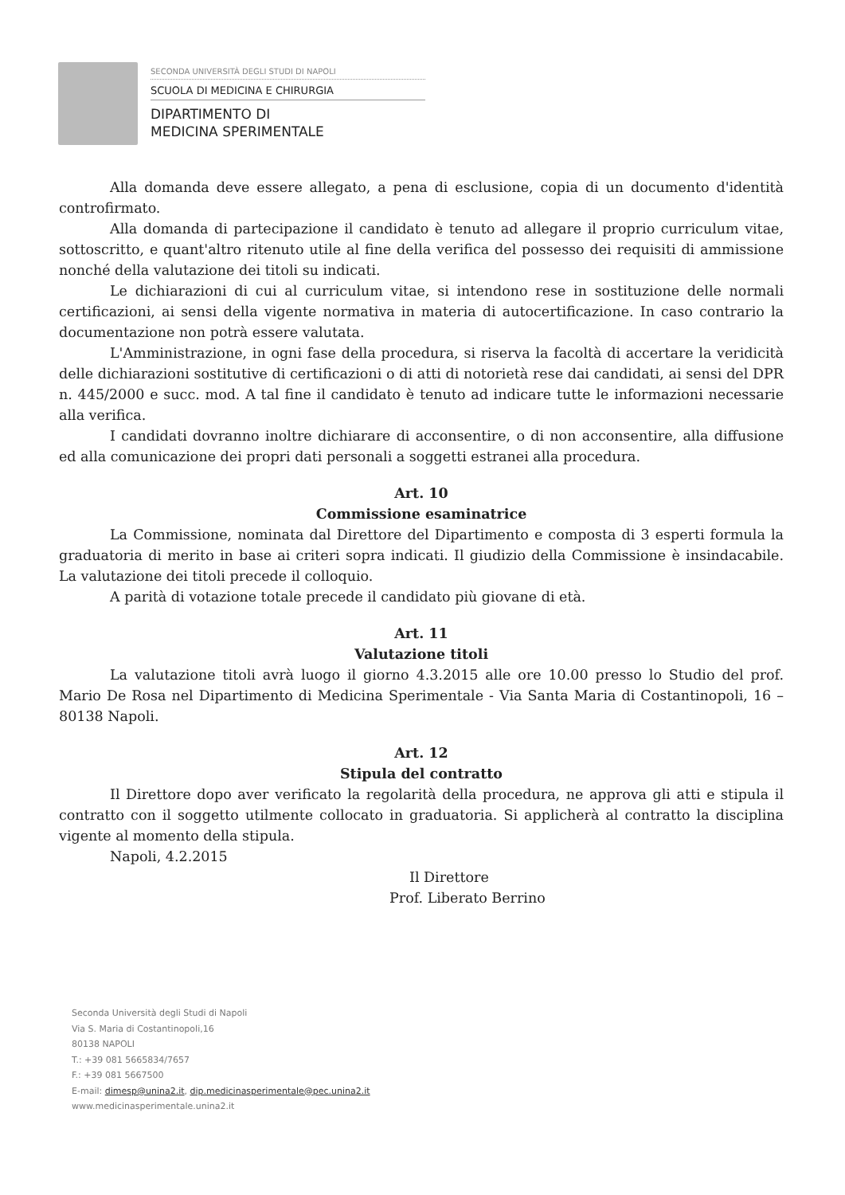SECONDA UNIVERSITÀ DEGLI STUDI DI NAPOLI
SCUOLA DI MEDICINA E CHIRURGIA
DIPARTIMENTO DI
MEDICINA SPERIMENTALE
Alla domanda deve essere allegato, a pena di esclusione, copia di un documento d'identità controfirmato.
Alla domanda di partecipazione il candidato è tenuto ad allegare il proprio curriculum vitae, sottoscritto, e quant'altro ritenuto utile al fine della verifica del possesso dei requisiti di ammissione nonché della valutazione dei titoli su indicati.
Le dichiarazioni di cui al curriculum vitae, si intendono rese in sostituzione delle normali certificazioni, ai sensi della vigente normativa in materia di autocertificazione. In caso contrario la documentazione non potrà essere valutata.
L'Amministrazione, in ogni fase della procedura, si riserva la facoltà di accertare la veridicità delle dichiarazioni sostitutive di certificazioni o di atti di notorietà rese dai candidati, ai sensi del DPR n. 445/2000 e succ. mod. A tal fine il candidato è tenuto ad indicare tutte le informazioni necessarie alla verifica.
I candidati dovranno inoltre dichiarare di acconsentire, o di non acconsentire, alla diffusione ed alla comunicazione dei propri dati personali a soggetti estranei alla procedura.
Art. 10
Commissione esaminatrice
La Commissione, nominata dal Direttore del Dipartimento e composta di 3 esperti formula la graduatoria di merito in base ai criteri sopra indicati. Il giudizio della Commissione è insindacabile. La valutazione dei titoli precede il colloquio.
A parità di votazione totale precede il candidato più giovane di età.
Art. 11
Valutazione titoli
La valutazione titoli avrà luogo il giorno 4.3.2015 alle ore 10.00 presso lo Studio del prof. Mario De Rosa nel Dipartimento di Medicina Sperimentale - Via Santa Maria di Costantinopoli, 16 – 80138 Napoli.
Art. 12
Stipula del contratto
Il Direttore dopo aver verificato la regolarità della procedura, ne approva gli atti e stipula il contratto con il soggetto utilmente collocato in graduatoria. Si applicherà al contratto la disciplina vigente al momento della stipula.
Napoli, 4.2.2015
Il Direttore
Prof. Liberato Berrino
Seconda Università degli Studi di Napoli
Via S. Maria di Costantinopoli,16
80138 NAPOLI
T.: +39 081 5665834/7657
F.: +39 081 5667500
E-mail: dimesp@unina2.it, dip.medicinasperimentale@pec.unina2.it
www.medicinasperimentale.unina2.it